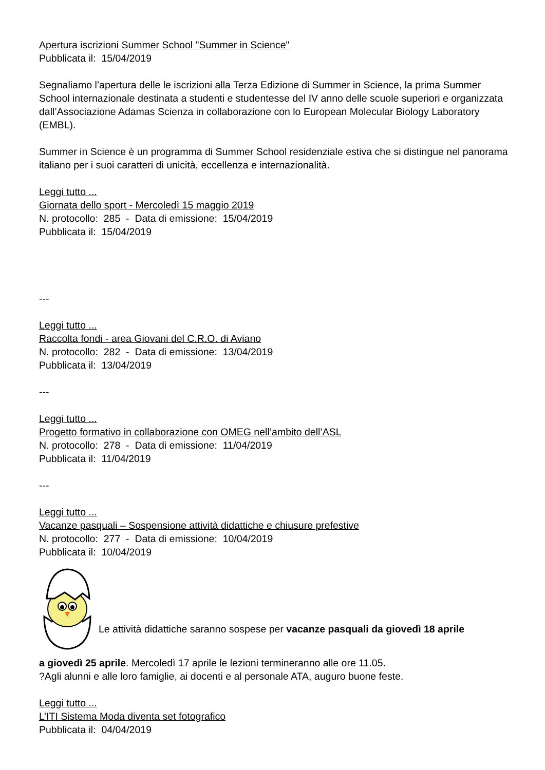Apertura iscrizioni Summer School "Summer in Science"
Pubblicata il: 15/04/2019
Segnaliamo l’apertura delle le iscrizioni alla Terza Edizione di Summer in Science, la prima Summer School internazionale destinata a studenti e studentesse del IV anno delle scuole superiori e organizzata dall’Associazione Adamas Scienza in collaborazione con lo European Molecular Biology Laboratory (EMBL).
Summer in Science è un programma di Summer School residenziale estiva che si distingue nel panorama italiano per i suoi caratteri di unicità, eccellenza e internazionalità.
Leggi tutto ...
Giornata dello sport - Mercoledì 15 maggio 2019
N. protocollo: 285 - Data di emissione: 15/04/2019
Pubblicata il: 15/04/2019
---
Leggi tutto ...
Raccolta fondi - area Giovani del C.R.O. di Aviano
N. protocollo: 282 - Data di emissione: 13/04/2019
Pubblicata il: 13/04/2019
---
Leggi tutto ...
Progetto formativo in collaborazione con OMEG nell’ambito dell’ASL
N. protocollo: 278 - Data di emissione: 11/04/2019
Pubblicata il: 11/04/2019
---
Leggi tutto ...
Vacanze pasquali – Sospensione attività didattiche e chiusure prefestive
N. protocollo: 277 - Data di emissione: 10/04/2019
Pubblicata il: 10/04/2019
Le attività didattiche saranno sospese per vacanze pasquali da giovedì 18 aprile
a giovedì 25 aprile. Mercoledì 17 aprile le lezioni termineranno alle ore 11.05.
?Agli alunni e alle loro famiglie, ai docenti e al personale ATA, auguro buone feste.
Leggi tutto ...
L’ITI Sistema Moda diventa set fotografico
Pubblicata il: 04/04/2019